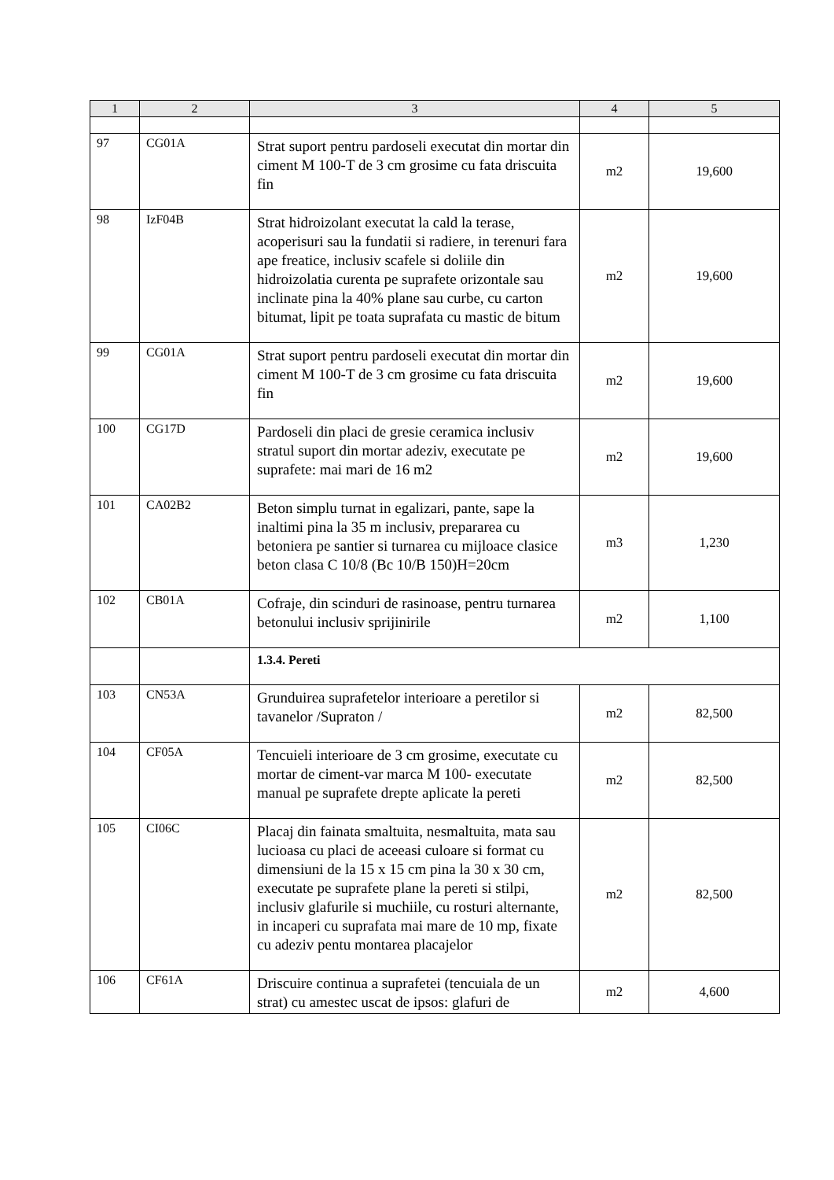| 1 | 2 | 3 | 4 | 5 |
| --- | --- | --- | --- | --- |
| 97 | CG01A | Strat suport pentru pardoseli executat din mortar din ciment M 100-T de 3 cm grosime cu fata driscuita fin | m2 | 19,600 |
| 98 | IzF04B | Strat hidroizolant executat la cald la terase, acoperisuri sau la fundatii si radiere, in terenuri fara ape freatice, inclusiv scafele si doliile din hidroizolatia curenta pe suprafete orizontale sau inclinate pina la 40% plane sau curbe, cu carton bitumat, lipit pe toata suprafata cu mastic de bitum | m2 | 19,600 |
| 99 | CG01A | Strat suport pentru pardoseli executat din mortar din ciment M 100-T de 3 cm grosime cu fata driscuita fin | m2 | 19,600 |
| 100 | CG17D | Pardoseli din placi de gresie ceramica inclusiv stratul suport din mortar adeziv, executate pe suprafete: mai mari de 16 m2 | m2 | 19,600 |
| 101 | CA02B2 | Beton simplu turnat in egalizari, pante, sape la inaltimi pina la 35 m inclusiv, prepararea cu betoniera pe santier si turnarea cu mijloace clasice beton clasa C 10/8 (Bc 10/B 150)H=20cm | m3 | 1,230 |
| 102 | CB01A | Cofraje, din scinduri de rasinoase, pentru turnarea betonului inclusiv sprijinirile | m2 | 1,100 |
| | | 1.3.4. Pereti | | |
| 103 | CN53A | Grunduirea suprafetelor interioare a peretilor si tavanelor /Supraton / | m2 | 82,500 |
| 104 | CF05A | Tencuieli interioare de 3 cm grosime, executate cu mortar de ciment-var marca M 100- executate manual pe suprafete drepte aplicate la pereti | m2 | 82,500 |
| 105 | CI06C | Placaj din fainata smaltuita, nesmaltuita, mata sau lucioasa cu placi de aceeasi culoare si format cu dimensiuni de la 15 x 15 cm pina la 30 x 30 cm, executate pe suprafete plane la pereti si stilpi, inclusiv glafurile si muchiile, cu rosturi alternante, in incaperi cu suprafata mai mare de 10 mp, fixate cu adeziv pentu montarea placajelor | m2 | 82,500 |
| 106 | CF61A | Driscuire continua a suprafetei (tencuiala de un strat) cu amestec uscat de ipsos: glafuri de | m2 | 4,600 |